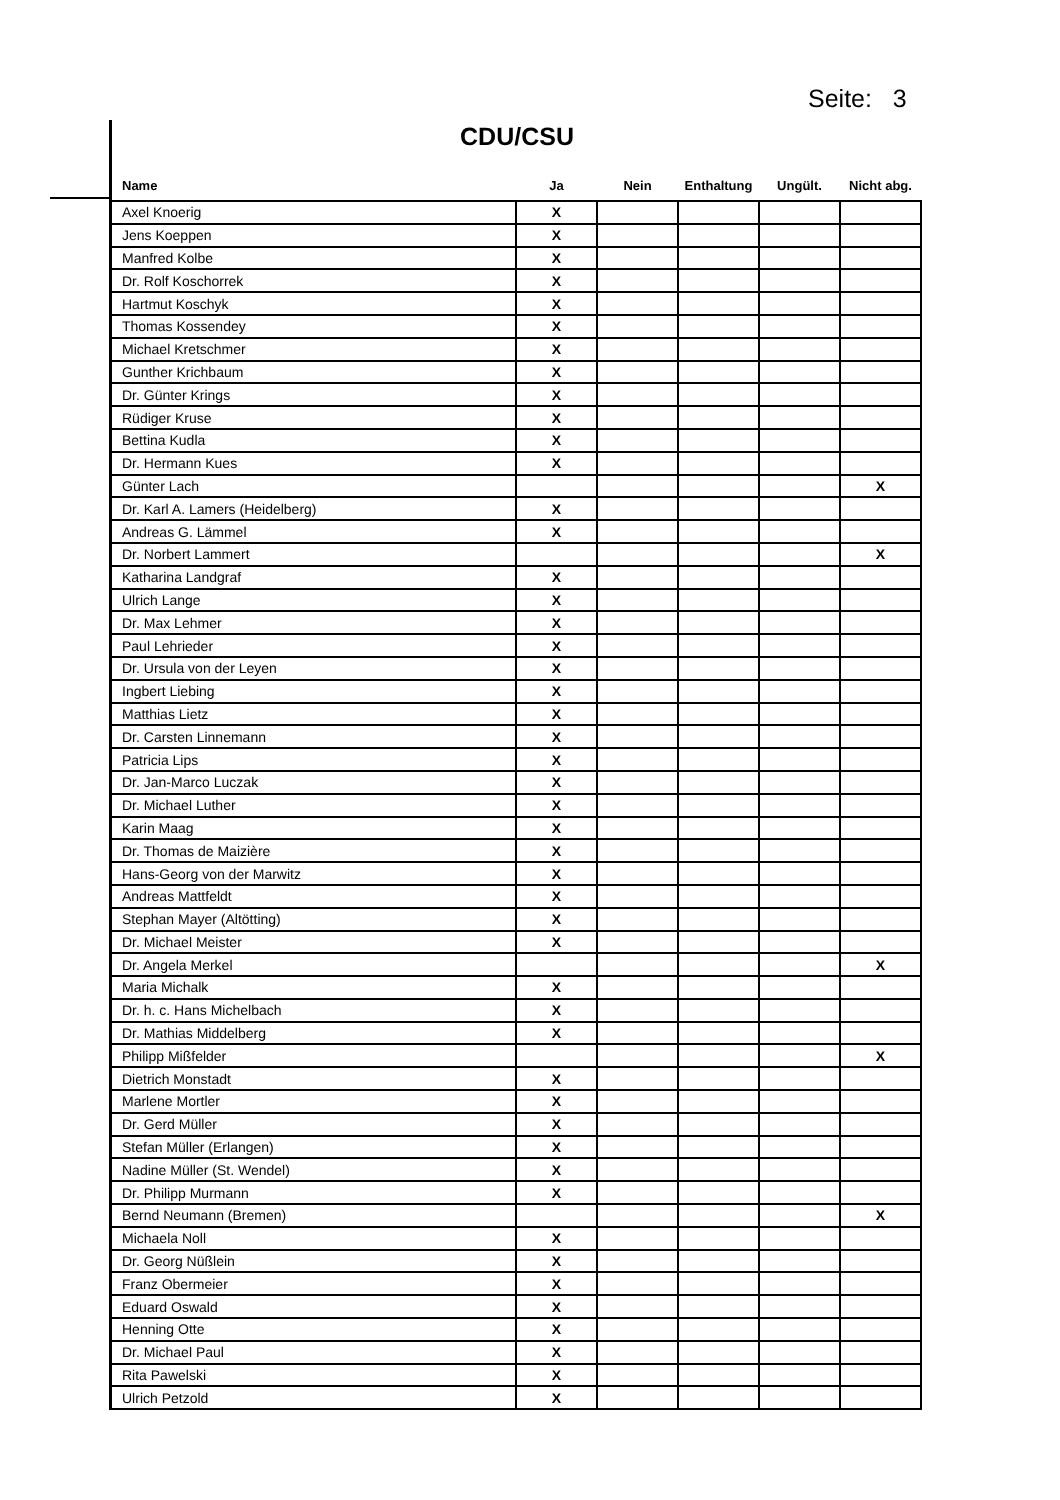Seite: 3
CDU/CSU
| Name | Ja | Nein | Enthaltung | Ungült. | Nicht abg. |
| --- | --- | --- | --- | --- | --- |
| Axel Knoerig | X | | | | |
| Jens Koeppen | X | | | | |
| Manfred Kolbe | X | | | | |
| Dr. Rolf Koschorrek | X | | | | |
| Hartmut Koschyk | X | | | | |
| Thomas Kossendey | X | | | | |
| Michael Kretschmer | X | | | | |
| Gunther Krichbaum | X | | | | |
| Dr. Günter Krings | X | | | | |
| Rüdiger Kruse | X | | | | |
| Bettina Kudla | X | | | | |
| Dr. Hermann Kues | X | | | | |
| Günter Lach | | | | | X |
| Dr. Karl A. Lamers (Heidelberg) | X | | | | |
| Andreas G. Lämmel | X | | | | |
| Dr. Norbert Lammert | | | | | X |
| Katharina Landgraf | X | | | | |
| Ulrich Lange | X | | | | |
| Dr. Max Lehmer | X | | | | |
| Paul Lehrieder | X | | | | |
| Dr. Ursula von der Leyen | X | | | | |
| Ingbert Liebing | X | | | | |
| Matthias Lietz | X | | | | |
| Dr. Carsten Linnemann | X | | | | |
| Patricia Lips | X | | | | |
| Dr. Jan-Marco Luczak | X | | | | |
| Dr. Michael Luther | X | | | | |
| Karin Maag | X | | | | |
| Dr. Thomas de Maizière | X | | | | |
| Hans-Georg von der Marwitz | X | | | | |
| Andreas Mattfeldt | X | | | | |
| Stephan Mayer (Altötting) | X | | | | |
| Dr. Michael Meister | X | | | | |
| Dr. Angela Merkel | | | | | X |
| Maria Michalk | X | | | | |
| Dr. h. c. Hans Michelbach | X | | | | |
| Dr. Mathias Middelberg | X | | | | |
| Philipp Mißfelder | | | | | X |
| Dietrich Monstadt | X | | | | |
| Marlene Mortler | X | | | | |
| Dr. Gerd Müller | X | | | | |
| Stefan Müller (Erlangen) | X | | | | |
| Nadine Müller (St. Wendel) | X | | | | |
| Dr. Philipp Murmann | X | | | | |
| Bernd Neumann (Bremen) | | | | | X |
| Michaela Noll | X | | | | |
| Dr. Georg Nüßlein | X | | | | |
| Franz Obermeier | X | | | | |
| Eduard Oswald | X | | | | |
| Henning Otte | X | | | | |
| Dr. Michael Paul | X | | | | |
| Rita Pawelski | X | | | | |
| Ulrich Petzold | X | | | | |